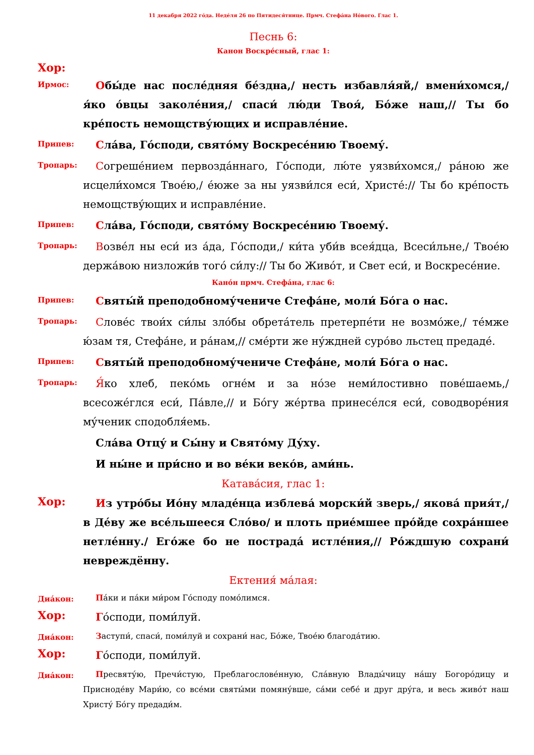11 декабря 2022 го́да. Неде́ля 26 по Пятидеся́тнице. Прмч. Стефа́на Но́вого. Глас 1.
Песнь 6:
Канон Воскре́сный, глас 1:
Хор:
Ирмос:
Обы́де нас после́дняя бе́здна,/ несть избавля́яй,/ вмени́хомся,/ я́ко о́вцы заколе́ния,/ спаси́ лю́ди Твоя́, Бо́же наш,// Ты бо кре́пость немощству́ющих и исправле́ние.
Припев:
Сла́ва, Го́споди, свято́му Воскресе́нию Твоему́.
Тропарь:
Согреше́нием первозда́ннаго, Го́споди, лю́те уязви́хомся,/ ра́ною же исцели́хомся Твое́ю,/ е́юже за ны уязви́лся еси́, Христе́:// Ты бо кре́пость немощству́ющих и исправле́ние.
Припев:
Сла́ва, Го́споди, свято́му Воскресе́нию Твоему́.
Тропарь:
Возве́л ны еси́ из а́да, Го́споди,/ ки́та уби́в всея́дца, Всеси́льне,/ Твое́ю держа́вою низложи́в того́ си́лу:// Ты бо Живо́т, и Свет еси́, и Воскресе́ние.
Кано́н прмч. Стефа́на, глас 6:
Припев:
Святы́й преподобному́чениче Стефа́не, моли́ Бо́га о нас.
Тропарь:
Слове́с твои́х си́лы зло́бы обрета́тель претерпе́ти не возмо́же,/ те́мже ю́зам тя, Стефа́не, и ра́нам,// сме́рти же ну́ждней суро́во льстец предаде́.
Припев:
Святы́й преподобному́чениче Стефа́не, моли́ Бо́га о нас.
Тропарь:
Я́ко хлеб, пеко́мь огне́м и за но́зе неми́лостивно пове́шаемь,/ всесоже́глся еси́, Па́вле,// и Бо́гу же́ртва принесе́лся еси́, соводворе́ния му́ченик сподобля́емь.
Сла́ва Отцу́ и Сы́ну и Свято́му Ду́ху.
И ны́не и при́сно и во ве́ки веко́в, ами́нь.
Катава́сия, глас 1:
Хор:
Из утро́бы Ио́ну младе́нца изблева́ морски́й зверь,/ якова́ прия́т,/ в Де́ву же все́льшееся Сло́во/ и плоть прие́мшее про́йде сохра́ншее нетле́нну./ Его́же бо не пострада́ истле́ния,// Ро́ждшую сохрани́ невреждённу.
Ектения́ ма́лая:
Диа́кон:
Па́ки и па́ки ми́ром Го́споду помо́лимся.
Хор:
Го́споди, поми́луй.
Диа́кон:
Заступи́, спаси́, поми́луй и сохрани́ нас, Бо́же, Твое́ю благода́тию.
Хор:
Го́споди, поми́луй.
Диа́кон:
Пресвяту́ю, Пречи́стую, Преблагослове́нную, Сла́вную Влады́чицу на́шу Богоро́дицу и Присноде́ву Мари́ю, со все́ми святы́ми помяну́вше, са́ми себе́ и друг дру́га, и весь живо́т наш Христу́ Бо́гу предади́м.